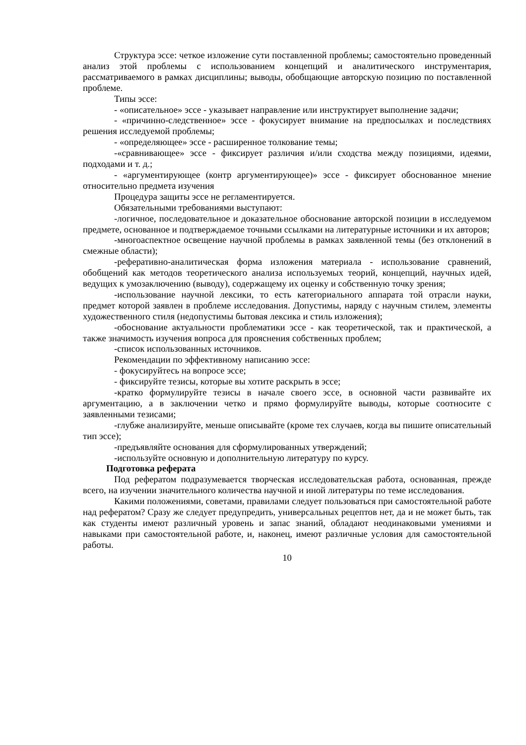Структура эссе: четкое изложение сути поставленной проблемы; самостоятельно проведенный анализ этой проблемы с использованием концепций и аналитического инструментария, рассматриваемого в рамках дисциплины; выводы, обобщающие авторскую позицию по поставленной проблеме.
Типы эссе:
- «описательное» эссе - указывает направление или инструктирует выполнение задачи;
- «причинно-следственное» эссе - фокусирует внимание на предпосылках и последствиях решения исследуемой проблемы;
- «определяющее» эссе - расширенное толкование темы;
-«сравнивающее» эссе - фиксирует различия и/или сходства между позициями, идеями, подходами и т. д.;
- «аргументирующее (контр аргументирующее)» эссе - фиксирует обоснованное мнение относительно предмета изучения
Процедура защиты эссе не регламентируется.
Обязательными требованиями выступают:
-логичное, последовательное и доказательное обоснование авторской позиции в исследуемом предмете, основанное и подтверждаемое точными ссылками на литературные источники и их авторов;
-многоаспектное освещение научной проблемы в рамках заявленной темы (без отклонений в смежные области);
-реферативно-аналитическая форма изложения материала - использование сравнений, обобщений как методов теоретического анализа используемых теорий, концепций, научных идей, ведущих к умозаключению (выводу), содержащему их оценку и собственную точку зрения;
-использование научной лексики, то есть категориального аппарата той отрасли науки, предмет которой заявлен в проблеме исследования. Допустимы, наряду с научным стилем, элементы художественного стиля (недопустимы бытовая лексика и стиль изложения);
-обоснование актуальности проблематики эссе - как теоретической, так и практической, а также значимость изучения вопроса для прояснения собственных проблем;
-список использованных источников.
Рекомендации по эффективному написанию эссе:
- фокусируйтесь на вопросе эссе;
- фиксируйте тезисы, которые вы хотите раскрыть в эссе;
-кратко формулируйте тезисы в начале своего эссе, в основной части развивайте их аргументацию, а в заключении четко и прямо формулируйте выводы, которые соотносите с заявленными тезисами;
-глубже анализируйте, меньше описывайте (кроме тех случаев, когда вы пишите описательный тип эссе);
-предъявляйте основания для сформулированных утверждений;
-используйте основную и дополнительную литературу по курсу.
Подготовка реферата
Под рефератом подразумевается творческая исследовательская работа, основанная, прежде всего, на изучении значительного количества научной и иной литературы по теме исследования.
Какими положениями, советами, правилами следует пользоваться при самостоятельной работе над рефератом? Сразу же следует предупредить, универсальных рецептов нет, да и не может быть, так как студенты имеют различный уровень и запас знаний, обладают неодинаковыми умениями и навыками при самостоятельной работе, и, наконец, имеют различные условия для самостоятельной работы.
10